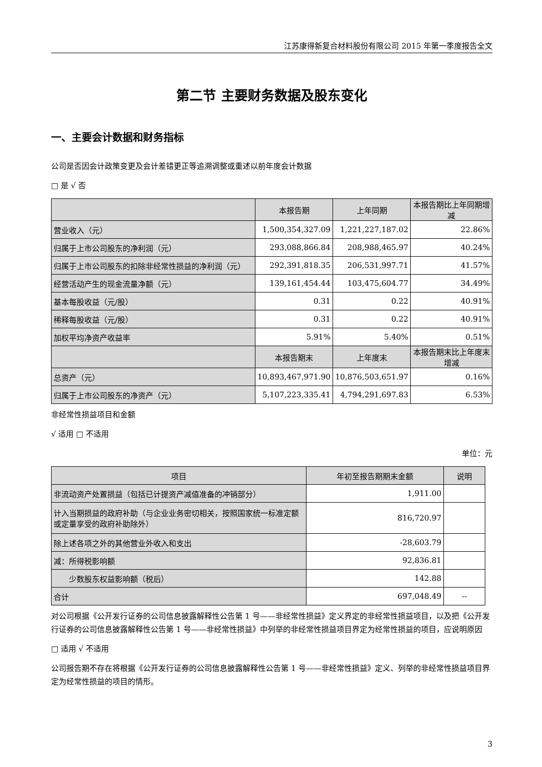江苏康得新复合材料股份有限公司 2015 年第一季度报告全文
第二节 主要财务数据及股东变化
一、主要会计数据和财务指标
公司是否因会计政策变更及会计差错更正等追溯调整或重述以前年度会计数据
□ 是 √ 否
| | 本报告期 | 上年同期 | 本报告期比上年同期增减 |
| --- | --- | --- | --- |
| 营业收入（元） | 1,500,354,327.09 | 1,221,227,187.02 | 22.86% |
| 归属于上市公司股东的净利润（元） | 293,088,866.84 | 208,988,465.97 | 40.24% |
| 归属于上市公司股东的扣除非经常性损益的净利润（元） | 292,391,818.35 | 206,531,997.71 | 41.57% |
| 经营活动产生的现金流量净额（元） | 139,161,454.44 | 103,475,604.77 | 34.49% |
| 基本每股收益（元/股） | 0.31 | 0.22 | 40.91% |
| 稀释每股收益（元/股） | 0.31 | 0.22 | 40.91% |
| 加权平均净资产收益率 | 5.91% | 5.40% | 0.51% |
| | 本报告期末 | 上年度末 | 本报告期末比上年度末增减 |
| 总资产（元） | 10,893,467,971.90 | 10,876,503,651.97 | 0.16% |
| 归属于上市公司股东的净资产（元） | 5,107,223,335.41 | 4,794,291,697.83 | 6.53% |
非经常性损益项目和金额
√ 适用 □ 不适用
单位：元
| 项目 | 年初至报告期期末金额 | 说明 |
| --- | --- | --- |
| 非流动资产处置损益（包括已计提资产减值准备的冲销部分） | 1,911.00 | |
| 计入当期损益的政府补助（与企业业务密切相关，按照国家统一标准定额或定量享受的政府补助除外） | 816,720.97 | |
| 除上述各项之外的其他营业外收入和支出 | -28,603.79 | |
| 减：所得税影响额 | 92,836.81 | |
| 少数股东权益影响额（税后） | 142.88 | |
| 合计 | 697,048.49 | -- |
对公司根据《公开发行证券的公司信息披露解释性公告第 1 号——非经常性损益》定义界定的非经常性损益项目，以及把《公开发行证券的公司信息披露解释性公告第 1 号——非经常性损益》中列举的非经常性损益项目界定为经常性损益的项目，应说明原因
□ 适用 √ 不适用
公司报告期不存在将根据《公开发行证券的公司信息披露解释性公告第 1 号——非经常性损益》定义、列举的非经常性损益项目界定为经常性损益的项目的情形。
3